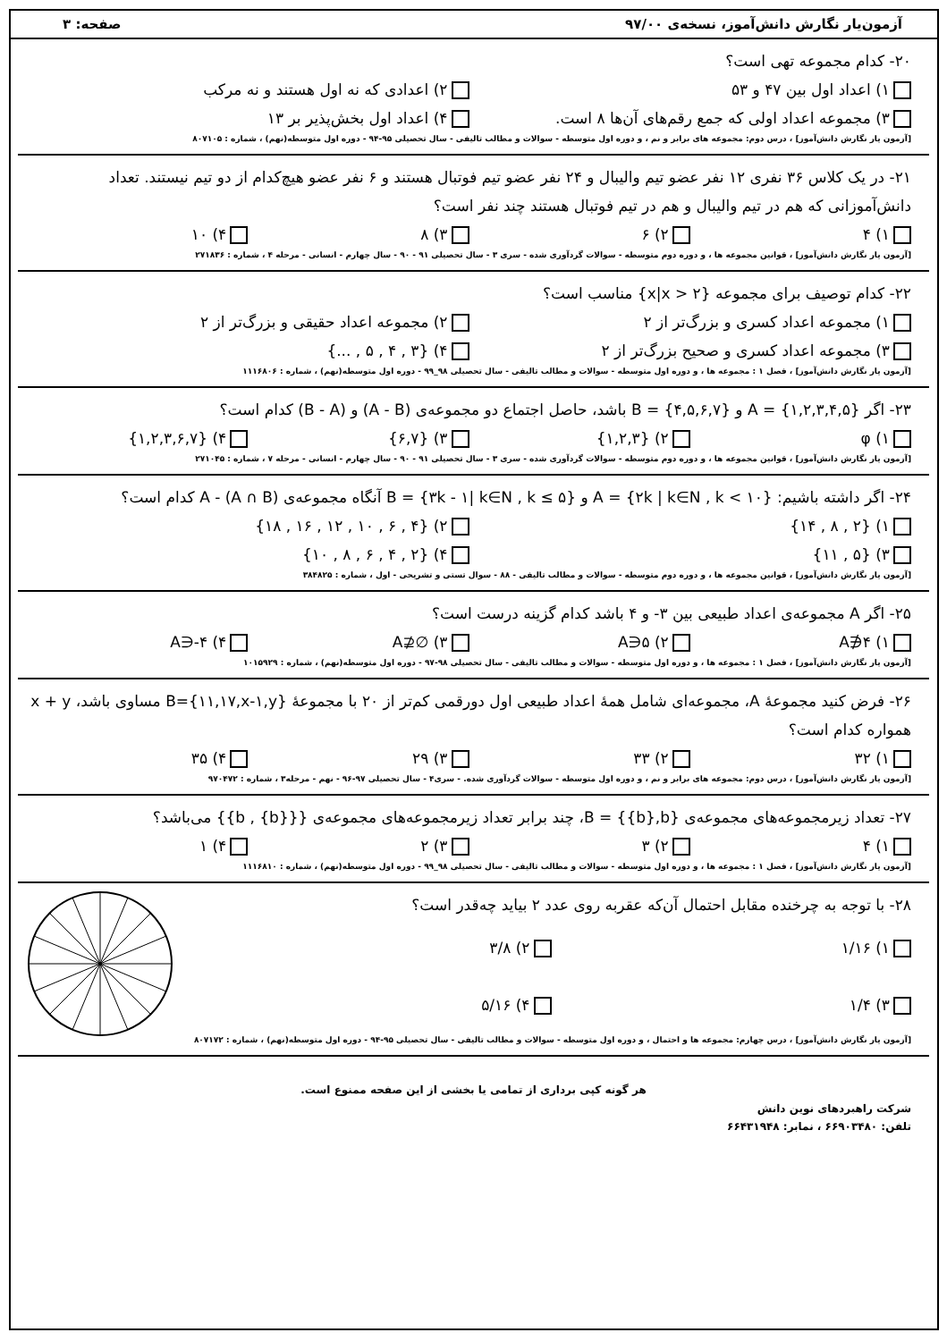آزمون‌یار نگارش دانش‌آموز، نسخه‌ی ۹۷/۰۰ صفحه: ۳
۲۰- کدام مجموعه تهی است؟
۱) اعداد اول بین ۴۷ و ۵۳ ۲) اعدادی که نه اول هستند و نه مرکب ۳) مجموعه اعداد اولی که جمع رقم‌های آن‌ها ۸ است. ۴) اعداد اول بخش‌پذیر بر ۱۳
[آزمون یار نگارش دانش‌آموز] ، درس دوم: مجموعه های برابر و نم ، و دوره اول متوسطه - سوالات و مطالب تالیفی - سال تحصیلی ۹۵-۹۴ - دوره اول متوسطه(نهم) ، شماره : ۸۰۷۱۰۵
۲۱- در یک کلاس ۳۶ نفری ۱۲ نفر عضو تیم والیبال و ۲۴ نفر عضو تیم فوتبال هستند و ۶ نفر عضو هیچ‌کدام از دو تیم نیستند. تعداد دانش‌آموزانی که هم در تیم والیبال و هم در تیم فوتبال هستند چند نفر است؟
۱) ۴ ۲) ۶ ۳) ۸ ۴) ۱۰
[آزمون یار نگارش دانش‌آموز] ، قوانین مجموعه ها ، و دوره دوم متوسطه - سوالات گردآوری شده - سری ۳ - سال تحصیلی ۹۱ - ۹۰ - سال چهارم - انسانی - مرحله ۴ ، شماره : ۲۷۱۸۳۶
۲۲- کدام توصیف برای مجموعه {x|x > ۲} مناسب است؟
۱) مجموعه اعداد کسری و بزرگ‌تر از ۲ ۲) مجموعه اعداد حقیقی و بزرگ‌تر از ۲ ۳) مجموعه اعداد کسری و صحیح بزرگ‌تر از ۲ ۴) {۳ , ۴ , ۵ , ...}
[آزمون یار نگارش دانش‌آموز] ، فصل ۱ : مجموعه ها ، و دوره اول متوسطه - سوالات و مطالب تالیفی - سال تحصیلی ۹۸_۹۹ - دوره اول متوسطه(نهم) ، شماره : ۱۱۱۶۸۰۶
۲۳- اگر A = {۱,۲,۳,۴,۵} و B = {۴,۵,۶,۷} باشد، حاصل اجتماع دو مجموعه‌ی (A - B) و (B - A) کدام است؟
۱) φ ۲) {۱,۲,۳} ۳) {۶,۷} ۴) {۱,۲,۳,۶,۷}
[آزمون یار نگارش دانش‌آموز] ، قوانین مجموعه ها ، و دوره دوم متوسطه - سوالات گردآوری شده - سری ۳ - سال تحصیلی ۹۱ - ۹۰ - سال چهارم - انسانی - مرحله ۷ ، شماره : ۲۷۱۰۴۵
۲۴- اگر داشته باشیم: A = {۲k | k∈N , k < ۱۰} و B = {۳k - ۱| k∈N , k ≤ ۵} آنگاه مجموعه‌ی A - (A ∩ B) کدام است؟
۱) {۲ , ۸ , ۱۴} ۲) {۴ , ۶ , ۱۰ , ۱۲ , ۱۶ , ۱۸} ۳) {۵ , ۱۱} ۴) {۲ , ۴ , ۶ , ۸ , ۱۰}
[آزمون یار نگارش دانش‌آموز] ، قوانین مجموعه ها ، و دوره دوم متوسطه - سوالات و مطالب تالیفی - ۸۸ - سوال تستی و تشریحی - اول ، شماره : ۳۸۴۸۲۵
۲۵- اگر A مجموعه‌ی اعداد طبیعی بین ۳- و ۴ باشد کدام گزینه درست است؟
۱) ۴∉A ۲) ۵∈A ۳) ∅⊈A ۴) ۴-∈A
[آزمون یار نگارش دانش‌آموز] ، فصل ۱ : مجموعه ها ، و دوره اول متوسطه - سوالات و مطالب تالیفی - سال تحصیلی ۹۸-۹۷ - دوره اول متوسطه(نهم) ، شماره : ۱۰۱۵۹۲۹
۲۶- فرض کنید مجموعهٔ A، مجموعه‌ای شامل همهٔ اعداد طبیعی اول دورقمی کم‌تر از ۲۰ با مجموعهٔ B={۱۱,۱۷,x-۱,y} مساوی باشد، x + y همواره کدام است؟
۱) ۳۲ ۲) ۳۳ ۳) ۲۹ ۴) ۳۵
[آزمون یار نگارش دانش‌آموز] ، درس دوم: مجموعه های برابر و نم ، و دوره اول متوسطه - سوالات گردآوری شده. - سری۴ - سال تحصیلی ۹۷-۹۶ - نهم - مرحله۳ ، شماره : ۹۷۰۴۷۲
۲۷- تعداد زیرمجموعه‌های مجموعه‌ی B = {{b},b}، چند برابر تعداد زیرمجموعه‌های مجموعه‌ی {{b , {b}}} می‌باشد؟
۱) ۴ ۲) ۳ ۳) ۲ ۴) ۱
[آزمون یار نگارش دانش‌آموز] ، فصل ۱ : مجموعه ها ، و دوره اول متوسطه - سوالات و مطالب تالیفی - سال تحصیلی ۹۸_۹۹ - دوره اول متوسطه(نهم) ، شماره : ۱۱۱۶۸۱۰
۲۸- با توجه به چرخنده مقابل احتمال آن‌که عقربه روی عدد ۲ بیاید چه‌قدر است؟
۱) ۱/۱۶ ۲) ۳/۸ ۳) ۱/۴ ۴) ۵/۱۶
[آزمون یار نگارش دانش‌آموز] ، درس چهارم: مجموعه ها و احتمال ، و دوره اول متوسطه - سوالات و مطالب تالیفی - سال تحصیلی ۹۵-۹۴ - دوره اول متوسطه(نهم) ، شماره : ۸۰۷۱۷۲
هر گونه کپی برداری از تمامی یا بخشی از این صفحه ممنوع است.
شرکت راهبردهای نوین دانش
تلفن: ۶۶۹۰۳۴۸۰ ، نمابر: ۶۶۴۳۱۹۴۸